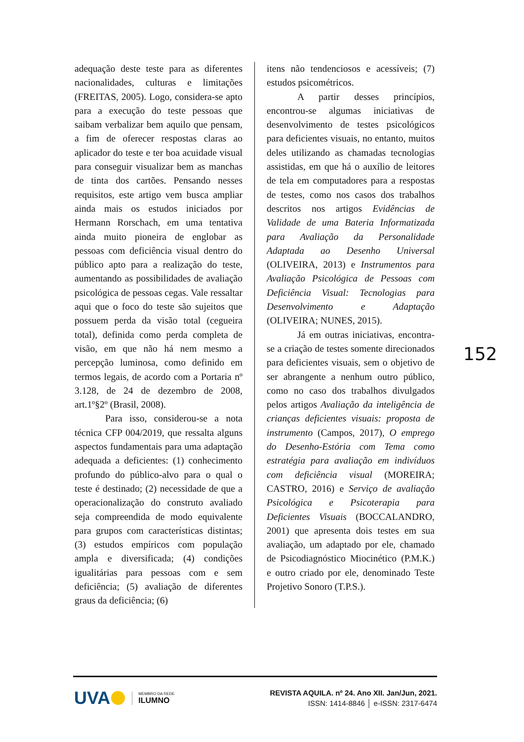adequação deste teste para as diferentes nacionalidades, culturas e limitações (FREITAS, 2005). Logo, considera-se apto para a execução do teste pessoas que saibam verbalizar bem aquilo que pensam, a fim de oferecer respostas claras ao aplicador do teste e ter boa acuidade visual para conseguir visualizar bem as manchas de tinta dos cartões. Pensando nesses requisitos, este artigo vem busca ampliar ainda mais os estudos iniciados por Hermann Rorschach, em uma tentativa ainda muito pioneira de englobar as pessoas com deficiência visual dentro do público apto para a realização do teste, aumentando as possibilidades de avaliação psicológica de pessoas cegas. Vale ressaltar aqui que o foco do teste são sujeitos que possuem perda da visão total (cegueira total), definida como perda completa de visão, em que não há nem mesmo a percepção luminosa, como definido em termos legais, de acordo com a Portaria nº 3.128, de 24 de dezembro de 2008, art.1º§2º (Brasil, 2008).
Para isso, considerou-se a nota técnica CFP 004/2019, que ressalta alguns aspectos fundamentais para uma adaptação adequada a deficientes: (1) conhecimento profundo do público-alvo para o qual o teste é destinado; (2) necessidade de que a operacionalização do construto avaliado seja compreendida de modo equivalente para grupos com características distintas; (3) estudos empíricos com população ampla e diversificada; (4) condições igualitárias para pessoas com e sem deficiência; (5) avaliação de diferentes graus da deficiência; (6)
itens não tendenciosos e acessíveis; (7) estudos psicométricos.
A partir desses princípios, encontrou-se algumas iniciativas de desenvolvimento de testes psicológicos para deficientes visuais, no entanto, muitos deles utilizando as chamadas tecnologias assistidas, em que há o auxílio de leitores de tela em computadores para a respostas de testes, como nos casos dos trabalhos descritos nos artigos Evidências de Validade de uma Bateria Informatizada para Avaliação da Personalidade Adaptada ao Desenho Universal (OLIVEIRA, 2013) e Instrumentos para Avaliação Psicológica de Pessoas com Deficiência Visual: Tecnologias para Desenvolvimento e Adaptação (OLIVEIRA; NUNES, 2015).
Já em outras iniciativas, encontra-se a criação de testes somente direcionados para deficientes visuais, sem o objetivo de ser abrangente a nenhum outro público, como no caso dos trabalhos divulgados pelos artigos Avaliação da inteligência de crianças deficientes visuais: proposta de instrumento (Campos, 2017), O emprego do Desenho-Estória com Tema como estratégia para avaliação em indivíduos com deficiência visual (MOREIRA; CASTRO, 2016) e Serviço de avaliação Psicológica e Psicoterapia para Deficientes Visuais (BOCCALANDRO, 2001) que apresenta dois testes em sua avaliação, um adaptado por ele, chamado de Psicodiagnóstico Miocinético (P.M.K.) e outro criado por ele, denominado Teste Projetivo Sonoro (T.P.S.).
152
UVA
MEMBRO DA REDE
ILUMNO
REVISTA AQUILA. nº 24. Ano XII. Jan/Jun, 2021.
ISSN: 1414-8846 │ e-ISSN: 2317-6474